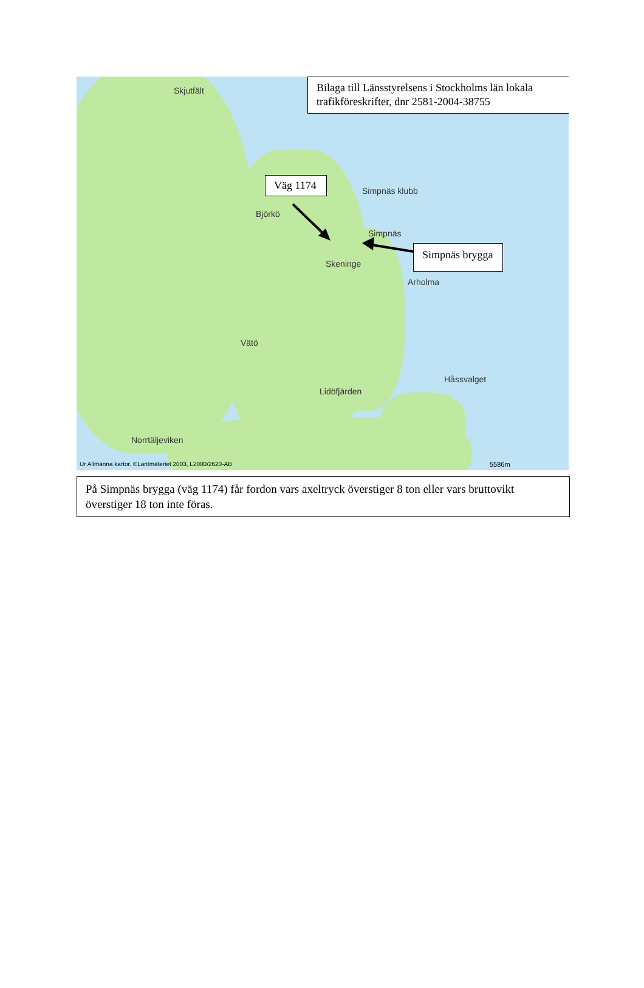Bilaga till Länsstyrelsens i Stockholms län lokala trafikföreskrifter, dnr 2581-2004-38755
Väg 1174
Simpnäs brygga
Skjutfält
Simpnäs klubb
Simpnäs
Björkö
Skeninge
Arholma
Vätö
Håssvalget
Lidöfjärden
Norrtäljeviken
Ur Allmänna kartor. ©Lantmäteriet 2003, L2000/2620-AB 5586m
På Simpnäs brygga (väg 1174) får fordon vars axeltryck överstiger 8 ton eller vars bruttovikt överstiger 18 ton inte föras.